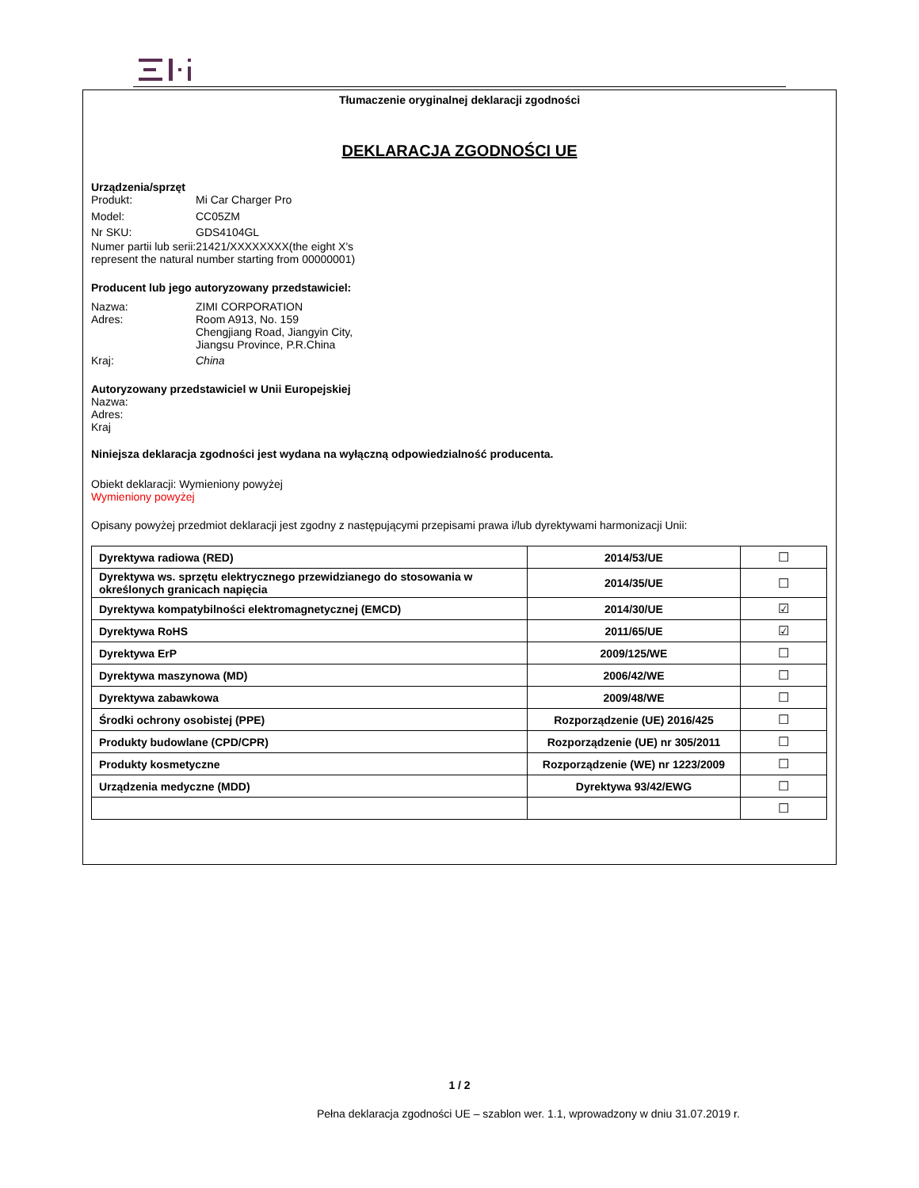Tłumaczenie oryginalnej deklaracji zgodności
DEKLARACJA ZGODNOŚCI UE
Urządzenia/sprzęt
Produkt: Mi Car Charger Pro
Model: CC05ZM
Nr SKU: GDS4104GL
Numer partii lub serii:21421/XXXXXXXX(the eight X's represent the natural number starting from 00000001)
Producent lub jego autoryzowany przedstawiciel:
Nazwa: ZIMI CORPORATION
Adres: Room A913, No. 159
Chengjiang Road, Jiangyin City,
Jiangsu Province, P.R.China
Kraj: China
Autoryzowany przedstawiciel w Unii Europejskiej
Nazwa:
Adres:
Kraj
Niniejsza deklaracja zgodności jest wydana na wyłączną odpowiedzialność producenta.
Obiekt deklaracji: Wymieniony powyżej
Wymieniony powyżej
Opisany powyżej przedmiot deklaracji jest zgodny z następującymi przepisami prawa i/lub dyrektywami harmonizacji Unii:
| Dyrektywa radiowa (RED) | 2014/53/UE | ☐ |
| Dyrektywa ws. sprzętu elektrycznego przewidzianego do stosowania w określonych granicach napięcia | 2014/35/UE | ☐ |
| Dyrektywa kompatybilności elektromagnetycznej (EMCD) | 2014/30/UE | ☑ |
| Dyrektywa RoHS | 2011/65/UE | ☑ |
| Dyrektywa ErP | 2009/125/WE | ☐ |
| Dyrektywa maszynowa (MD) | 2006/42/WE | ☐ |
| Dyrektywa zabawkowa | 2009/48/WE | ☐ |
| Środki ochrony osobistej (PPE) | Rozporządzenie (UE) 2016/425 | ☐ |
| Produkty budowlane (CPD/CPR) | Rozporządzenie (UE) nr 305/2011 | ☐ |
| Produkty kosmetyczne | Rozporządzenie (WE) nr 1223/2009 | ☐ |
| Urządzenia medyczne (MDD) | Dyrektywa 93/42/EWG | ☐ |
| | | ☐ |
1 / 2
Pełna deklaracja zgodności UE – szablon wer. 1.1, wprowadzony w dniu 31.07.2019 r.